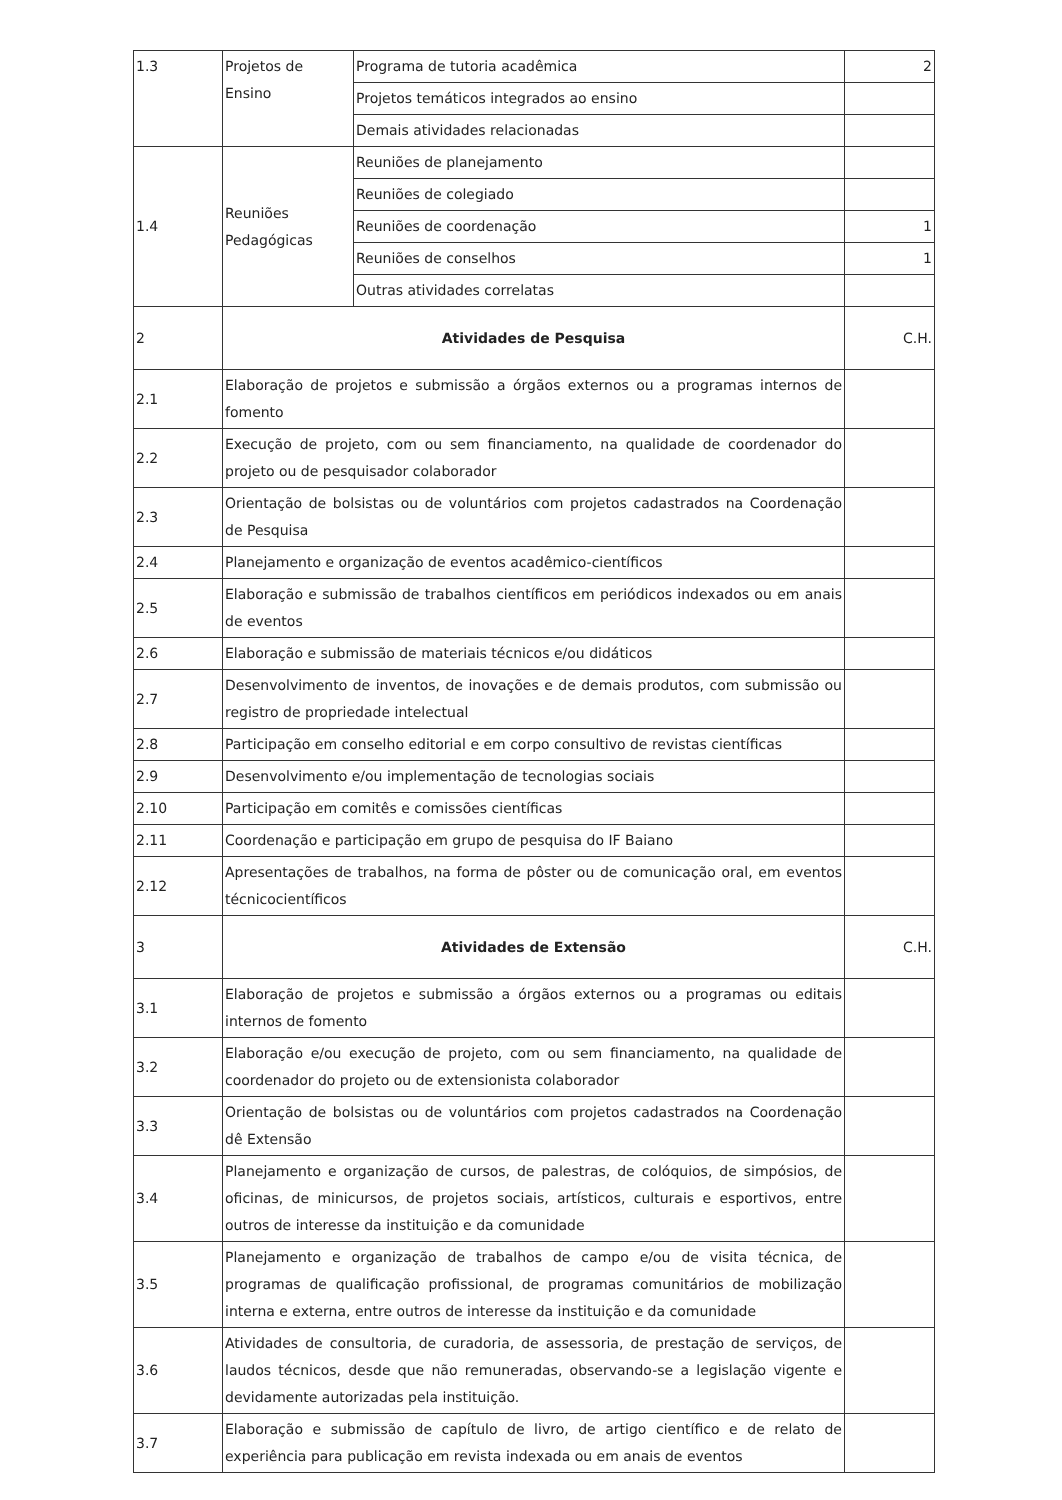| 1.3 | Projetos de Ensino | Programa de tutoria acadêmica | 2 |
| | | Projetos temáticos integrados ao ensino | |
| | | Demais atividades relacionadas | |
| 1.4 | Reuniões Pedagógicas | Reuniões de planejamento | |
| | | Reuniões de colegiado | |
| | | Reuniões de coordenação | 1 |
| | | Reuniões de conselhos | 1 |
| | | Outras atividades correlatas | |
| 2 | Atividades de Pesquisa | | C.H. |
| 2.1 | Elaboração de projetos e submissão a órgãos externos ou a programas internos de fomento | | |
| 2.2 | Execução de projeto, com ou sem financiamento, na qualidade de coordenador do projeto ou de pesquisador colaborador | | |
| 2.3 | Orientação de bolsistas ou de voluntários com projetos cadastrados na Coordenação de Pesquisa | | |
| 2.4 | Planejamento e organização de eventos acadêmico-científicos | | |
| 2.5 | Elaboração e submissão de trabalhos científicos em periódicos indexados ou em anais de eventos | | |
| 2.6 | Elaboração e submissão de materiais técnicos e/ou didáticos | | |
| 2.7 | Desenvolvimento de inventos, de inovações e de demais produtos, com submissão ou registro de propriedade intelectual | | |
| 2.8 | Participação em conselho editorial e em corpo consultivo de revistas científicas | | |
| 2.9 | Desenvolvimento e/ou implementação de tecnologias sociais | | |
| 2.10 | Participação em comitês e comissões científicas | | |
| 2.11 | Coordenação e participação em grupo de pesquisa do IF Baiano | | |
| 2.12 | Apresentações de trabalhos, na forma de pôster ou de comunicação oral, em eventos técnicocientíficos | | |
| 3 | Atividades de Extensão | | C.H. |
| 3.1 | Elaboração de projetos e submissão a órgãos externos ou a programas ou editais internos de fomento | | |
| 3.2 | Elaboração e/ou execução de projeto, com ou sem financiamento, na qualidade de coordenador do projeto ou de extensionista colaborador | | |
| 3.3 | Orientação de bolsistas ou de voluntários com projetos cadastrados na Coordenação dê Extensão | | |
| 3.4 | Planejamento e organização de cursos, de palestras, de colóquios, de simpósios, de oficinas, de minicursos, de projetos sociais, artísticos, culturais e esportivos, entre outros de interesse da instituição e da comunidade | | |
| 3.5 | Planejamento e organização de trabalhos de campo e/ou de visita técnica, de programas de qualificação profissional, de programas comunitários de mobilização interna e externa, entre outros de interesse da instituição e da comunidade | | |
| 3.6 | Atividades de consultoria, de curadoria, de assessoria, de prestação de serviços, de laudos técnicos, desde que não remuneradas, observando-se a legislação vigente e devidamente autorizadas pela instituição. | | |
| 3.7 | Elaboração e submissão de capítulo de livro, de artigo científico e de relato de experiência para publicação em revista indexada ou em anais de eventos | | |